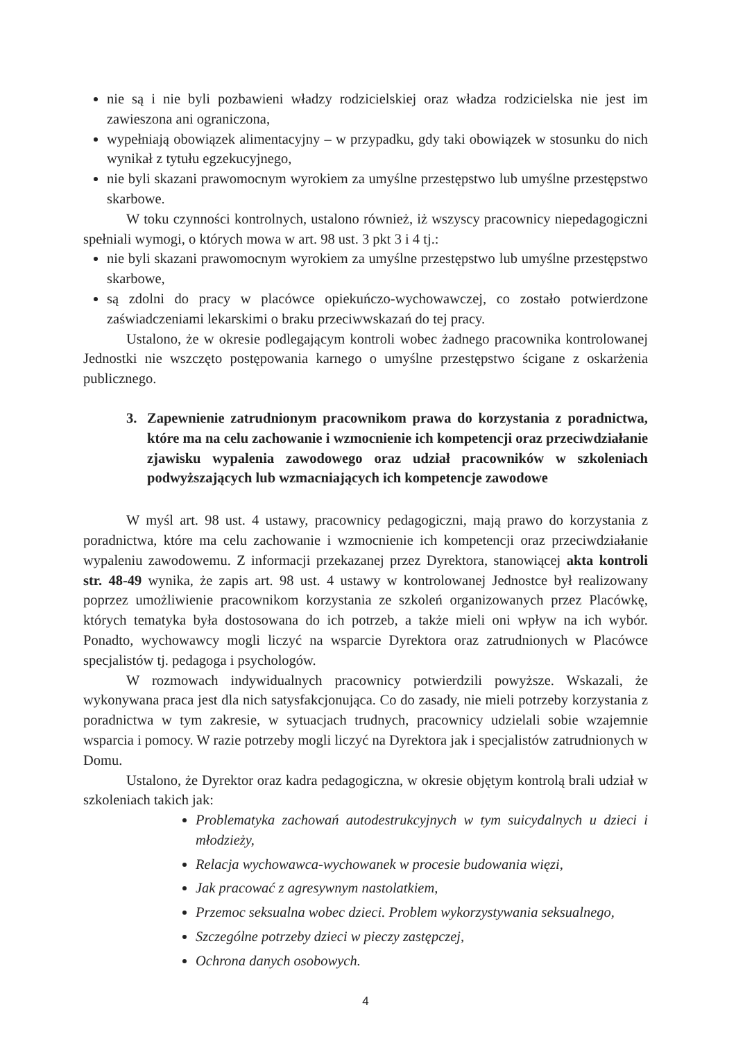nie są i nie byli pozbawieni władzy rodzicielskiej oraz władza rodzicielska nie jest im zawieszona ani ograniczona,
wypełniają obowiązek alimentacyjny – w przypadku, gdy taki obowiązek w stosunku do nich wynikał z tytułu egzekucyjnego,
nie byli skazani prawomocnym wyrokiem za umyślne przestępstwo lub umyślne przestępstwo skarbowe.
W toku czynności kontrolnych, ustalono również, iż wszyscy pracownicy niepedagogiczni spełniali wymogi, o których mowa w art. 98 ust. 3 pkt 3 i 4 tj.:
nie byli skazani prawomocnym wyrokiem za umyślne przestępstwo lub umyślne przestępstwo skarbowe,
są zdolni do pracy w placówce opiekuńczo-wychowawczej, co zostało potwierdzone zaświadczeniami lekarskimi o braku przeciwwskazań do tej pracy.
Ustalono, że w okresie podlegającym kontroli wobec żadnego pracownika kontrolowanej Jednostki nie wszczęto postępowania karnego o umyślne przestępstwo ścigane z oskarżenia publicznego.
3. Zapewnienie zatrudnionym pracownikom prawa do korzystania z poradnictwa, które ma na celu zachowanie i wzmocnienie ich kompetencji oraz przeciwdziałanie zjawisku wypalenia zawodowego oraz udział pracowników w szkoleniach podwyższających lub wzmacniających ich kompetencje zawodowe
W myśl art. 98 ust. 4 ustawy, pracownicy pedagogiczni, mają prawo do korzystania z poradnictwa, które ma celu zachowanie i wzmocnienie ich kompetencji oraz przeciwdziałanie wypaleniu zawodowemu. Z informacji przekazanej przez Dyrektora, stanowiącej akta kontroli str. 48-49 wynika, że zapis art. 98 ust. 4 ustawy w kontrolowanej Jednostce był realizowany poprzez umożliwienie pracownikom korzystania ze szkoleń organizowanych przez Placówkę, których tematyka była dostosowana do ich potrzeb, a także mieli oni wpływ na ich wybór. Ponadto, wychowawcy mogli liczyć na wsparcie Dyrektora oraz zatrudnionych w Placówce specjalistów tj. pedagoga i psychologów.
W rozmowach indywidualnych pracownicy potwierdzili powyższe. Wskazali, że wykonywana praca jest dla nich satysfakcjonująca. Co do zasady, nie mieli potrzeby korzystania z poradnictwa w tym zakresie, w sytuacjach trudnych, pracownicy udzielali sobie wzajemnie wsparcia i pomocy. W razie potrzeby mogli liczyć na Dyrektora jak i specjalistów zatrudnionych w Domu.
Ustalono, że Dyrektor oraz kadra pedagogiczna, w okresie objętym kontrolą brali udział w szkoleniach takich jak:
Problematyka zachowań autodestrukcyjnych w tym suicydalnych u dzieci i młodzieży,
Relacja wychowawca-wychowanek w procesie budowania więzi,
Jak pracować z agresywnym nastolatkiem,
Przemoc seksualna wobec dzieci. Problem wykorzystywania seksualnego,
Szczególne potrzeby dzieci w pieczy zastępczej,
Ochrona danych osobowych.
4